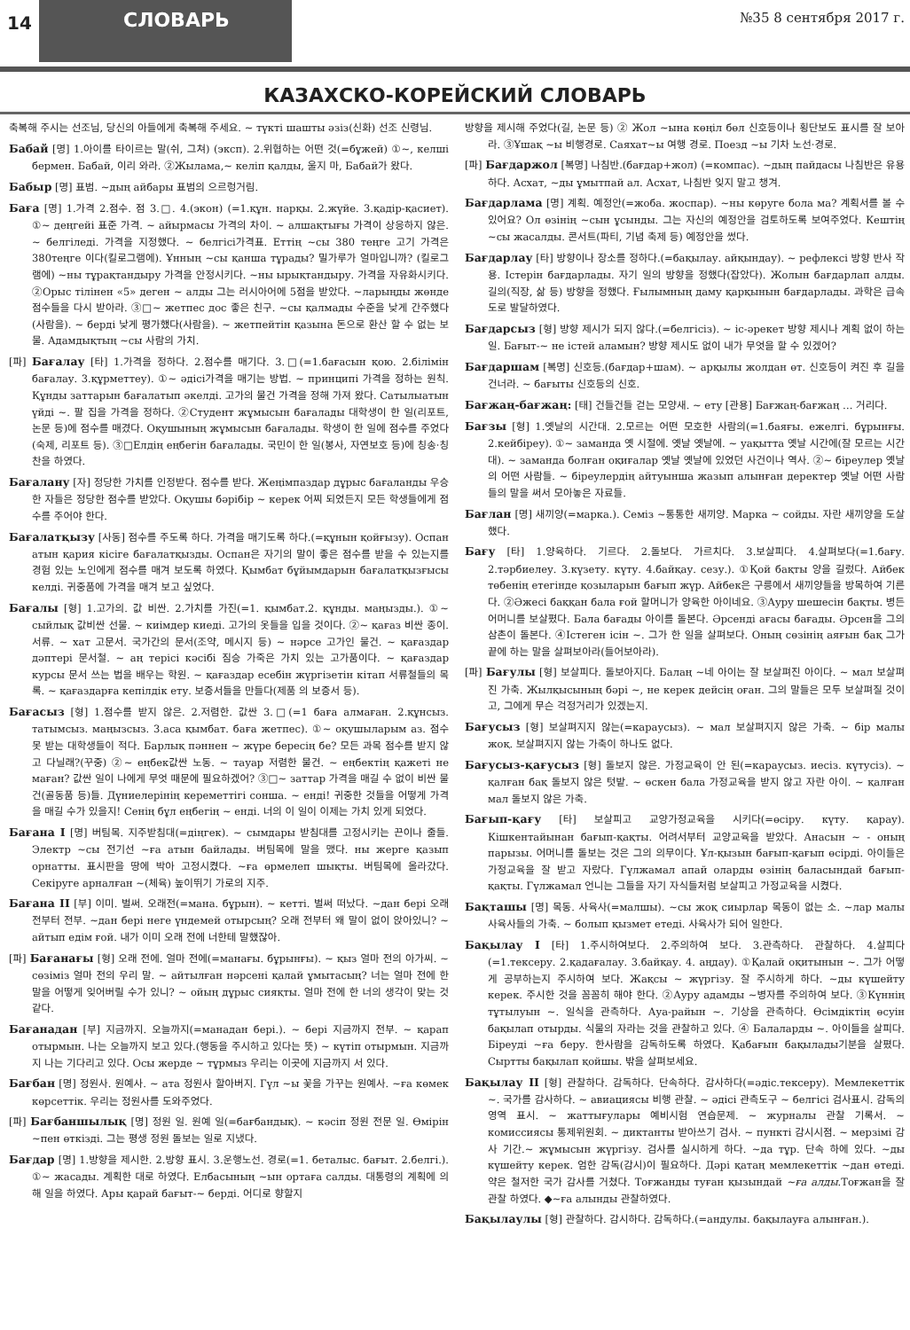14
СЛОВАРЬ
№35 8 сентября 2017 г.
КАЗАХСКО-КОРЕЙСКИЙ СЛОВАРЬ
축복해 주시는 선조님, 당신의 아들에게 축복해 주세요. ~ түкті шашты әзіз(신화) 선조 신령님.
Бабай [명] 1.아이를 타이르는 말(쉬, 그쳐) (эксп). 2.위협하는 어떤 것(=бұжей) ①~, келші бермен. Бабай, 이리 와라. ②Жылама,~ келіп қалды, 울지 마, Бабай가 왔다.
Бабыр [명] 표범. ~дың айбары 표범의 으르렁거림.
Баға [명] 1.가격 2.점수. 점 3.□. 4.(экон) (=1.құн. нарқы. 2.жүйе. 3.қадір-қасиет). ①~ деңгейі 표준 가격. ~ айырмасы 가격의 차이. ~ алшақтығы 가격이 상응하지 않은. ~ белгіледі. 가격을 지정했다. ~ белгісі가격표. Еттің ~сы 380 теңге 고기 가격은 380теңге 이다(킬로그램에). Ұнның ~сы қанша тұрады? 밀가루가 얼마입니까? (킬로그램에) ~ны тұрақтандыру 가격을 안정시키다. ~ны ырықтандыру. 가격을 자유화시키다. ②Орыс тілінен «5» деген ~ алды 그는 러시아어에 5점을 받았다. ~ларыңды жөнде 점수들을 다시 받아라. ③□~ жетпес дос 좋은 친구. ~сы қалмады 수준을 낮게 간주했다(사람을). ~ берді 낮게 평가했다(사람을). ~ жетпейтін қазына 돈으로 환산 할 수 없는 보물. Адамдықтың ~сы 사람의 가치.
[파] Бағалау [타] 1.가격을 정하다. 2.점수를 매기다. 3.□(=1.бағасын қою. 2.білімін бағалау. 3.құрметтеу). ①~ әдісі가격을 매기는 방법. ~ принципі 가격을 정하는 원칙. Құнды заттарын бағалатып әкелді. 고가의 물건 가격을 정해 가져 왔다. Сатылыатын үйді ~. 팔 집을 가격을 정하다. ②Студент жұмысын бағалады 대학생이 한 일(리포트, 논문 등)에 점수를 매겼다. Оқушының жұмысын бағалады. 학생이 한 일에 점수를 주었다(숙제, 리포트 등). ③□Елдің еңбегін бағалады. 국민이 한 일(봉사, 자연보호 등)에 칭송·칭찬을 하였다.
Бағалану [자] 정당한 가치를 인정받다. 점수를 받다. Жеңімпаздар дұрыс бағаланды 우승한 자들은 정당한 점수를 받았다. Оқушы бәрібір ~ керек 어찌 되었든지 모든 학생들에게 점수를 주어야 한다.
Бағалатқызу [사동] 점수를 주도록 하다. 가격을 매기도록 하다.(=құнын қойғызу). Оспан атын қария кісіге бағалатқызды. Оспан은 자기의 말이 좋은 점수를 받을 수 있는지를 경험 있는 노인에게 점수를 매겨 보도록 하였다. Қымбат бұйымдарын бағалатқызғысы келді. 귀중품에 가격을 매겨 보고 싶었다.
Бағалы [형] 1.고가의. 값 비싼. 2.가치를 가진(=1. қымбат.2. құнды. маңызды.). ①~ сыйлық 값비싼 선물. ~ киімдер киеді. 고가의 옷들을 입을 것이다. ②~ қағаз 비싼 종이. 서류. ~ хат 고문서. 국가간의 문서(조약, 메시지 등) ~ нәрсе 고가인 물건. ~ қағаздар дәптері 문서철. ~ аң терісі кәсібі 짐승 가죽은 가치 있는 고가품이다. ~ қағаздар курсы 문서 쓰는 법을 배우는 학원. ~ қағаздар есебін жүргізетін кітап 서류철들의 목록. ~ қағаздарға кепілдік ету. 보증서들을 만들다(제품 의 보증서 등).
Бағасыз [형] 1.점수를 받지 않은. 2.저렴한. 값싼 3.□(=1 баға алмаған. 2.құнсыз. татымсыз. маңызсыз. 3.аса қымбат. баға жетпес). ①~ оқушыларым аз. 점수 못 받는 대학생들이 적다. Барлық пәннен ~ жүре бересің бе? 모든 과목 점수를 받지 않고 다닐래?(꾸중) ②~ еңбек값싼 노동. ~ тауар 저렴한 물건. ~ еңбектің қажеті не маған? 값싼 일이 나에게 무엇 때문에 필요하겠어? ③□~ заттар 가격을 매길 수 없이 비싼 물건(골동품 등)들. Дүниелерінің кереметтігі сонша. ~ енді! 귀중한 것들을 어떻게 가격을 매길 수가 있을지! Сенің бұл еңбегің ~ енді. 너의 이 일이 이제는 가치 있게 되었다.
Бағана I [명] 버팀목. 지주받침대(=діңгек). ~ сымдары 받침대를 고정시키는 끈이나 줄들. Электр ~сы 전기선 ~ға атын байлады. 버팀목에 말을 맸다. ны жерге қазып орнатты. 표시판을 땅에 박아 고정시켰다. ~ға өрмелеп шықты. 버팀목에 올라갔다. Секіруге арналған ~(체육) 높이뛰기 가로의 지주.
Бағана II [부] 이미. 벌써. 오래전(=мана. бұрын). ~ кетті. 벌써 떠났다. ~дан бері 오래 전부터 전부. ~дан бері неге үндемей отырсың? 오래 전부터 왜 말이 없이 앉아있니? ~ айтып едім ғой. 내가 이미 오래 전에 너한테 말했잖아.
[파] Бағанағы [형] 오래 전에. 얼마 전에(=манағы. бұрынғы). ~ қыз 얼마 전의 아가씨. ~ сөзіміз 얼마 전의 우리 말. ~ айтылған нәрсені қалай ұмытасың? 너는 얼마 전에 한 말을 어떻게 잊어버릴 수가 있니? ~ ойың дұрыс сияқты. 얼마 전에 한 너의 생각이 맞는 것 같다.
Бағанадан [부] 지금까지. 오늘까지(=манадан бері.). ~ бері 지금까지 전부. ~ қарап отырмын. 나는 오늘까지 보고 있다.(행동을 주시하고 있다는 뜻) ~ күтіп отырмын. 지금까지 나는 기다리고 있다. Осы жерде ~ тұрмыз 우리는 이곳에 지금까지 서 있다.
Бағбан [명] 정원사. 원예사. ~ ата 정원사 할아버지. Гүл ~ы 꽃을 가꾸는 원예사. ~ға көмек көрсеттік. 우리는 정원사를 도와주었다.
[파] Бағбаншылық [명] 정원 일. 원예 일(=бағбандық). ~ кәсіп 정원 전문 일. Өмірін ~пен өткізді. 그는 평생 정원 돌보는 일로 지냈다.
Бағдар [명] 1.방향을 제시한. 2.방향 표시. 3.운행노선. 경로(=1. беталыс. бағыт. 2.белгі.). ①~ жасады. 계획한 대로 하였다. Елбасының ~ын ортаға салды. 대통령의 계획에 의해 일을 하였다. Ары қарай бағыт-~ берді. 어디로 향할지
방향을 제시해 주었다(길, 논문 등) ② Жол ~ына көңіл бөл 신호등이나 횡단보도 표시를 잘 보아라. ③Ұшақ ~ы 비행경로. Саяхат~ы 여행 경로. Поезд ~ы 기차 노선·경로.
[파] Бағдаржол [복명] 나침반.(бағдар+жол) (=компас). ~дың пайдасы 나침반은 유용하다. Асхат, ~ды ұмытпай ал. Асхат, 나침반 잊지 말고 챙겨.
Бағдарлама [명] 계획. 예정안(=жоба. жоспар). ~ны көруге бола ма? 계획서를 볼 수 있어요? Ол өзінің ~сын ұсынды. 그는 자신의 예정안을 검토하도록 보여주었다. Кештің ~сы жасалды. 콘서트(파티, 기념 축제 등) 예정안을 썼다.
Бағдарлау [타] 방향이나 장소를 정하다.(=бақылау. айқындау). ~ рефлексі 방향 반사 작용. Істерін бағдарлады. 자기 일의 방향을 정했다(잡았다). Жолын бағдарлап алды. 길의(직장, 삶 등) 방향을 정했다. Ғылымның даму қарқынын бағдарлады. 과학은 급속도로 발달하였다.
Бағдарсыз [형] 방향 제시가 되지 않다.(=белгісіз). ~ іс-әрекет 방향 제시나 계획 없이 하는 일. Бағыт-~ не істей аламын? 방향 제시도 없이 내가 무엇을 할 수 있겠어?
Бағдаршам [복명] 신호등.(бағдар+шам). ~ арқылы жолдан өт. 신호등이 켜진 후 길을 건너라. ~ бағыты 신호등의 신호.
Бағжаң-бағжаң: [태] 건들건들 걷는 모양새. ~ ету [관용] Бағжаң-бағжаң … 거리다.
Бағзы [형] 1.옛날의 시간대. 2.모르는 어떤 모호한 사람의(=1.баяғы. ежелгі. бұрынғы. 2.кейбіреу). ①~ заманда 옛 시절에. 옛날 옛날에. ~ уақытта 옛날 시간에(잘 모르는 시간대). ~ заманда болған оқиғалар 옛날 옛날에 있었던 사건이나 역사. ②~ біреулер 옛날의 어떤 사람들. ~ біреулердің айтуынша жазып алынған деректер 옛날 어떤 사람들의 말을 써서 모아놓은 자료들.
Бағлан [명] 새끼양(=марка.). Семіз ~통통한 새끼양. Марка ~ сойды. 자란 새끼양을 도살했다.
Бағу [타] 1.양육하다. 기르다. 2.돌보다. 가르치다. 3.보살피다. 4.살펴보다(=1.бағу. 2.тәрбиелеу. 3.күзету. күту. 4.байқау. сезу.). ①Қой бақты 양을 길렀다. Айбек төбенің етегінде қозыларын бағып жүр. Айбек은 구릉에서 새끼양들을 방목하여 기른다. ②Әжесі баққан бала ғой 할머니가 양육한 아이네요. ③Ауру шешесін бақты. 병든 어머니를 보살폈다. Бала бағады 아이를 돌본다. Әрсенді ағасы бағады. Әрсен을 그의 삼촌이 돌본다. ④Істеген ісін ~. 그가 한 일을 살펴보다. Оның сөзінің аяғын бақ 그가 끝에 하는 말을 살펴보아라(들어보아라).
[파] Бағулы [형] 보살피다. 돌보아지다. Балаң ~네 아이는 잘 보살펴진 아이다. ~ мал 보살펴진 가축. Жылқысының бәрі ~, не керек дейсің оған. 그의 말들은 모두 보살펴질 것이고, 그에게 무슨 걱정거리가 있겠는지.
Бағусыз [형] 보살펴지지 않는(=караусыз). ~ мал 보살펴지지 않은 가축. ~ бір малы жоқ. 보살펴지지 않는 가축이 하나도 없다.
Бағусыз-қағусыз [형] 돌보지 않은. 가정교육이 안 된(=караусыз. иесіз. күтусіз). ~ қалған бақ 돌보지 않은 텃밭. ~ өскен бала 가정교육을 받지 않고 자란 아이. ~ қалған мал 돌보지 않은 가축.
Бағып-қағу [타] 보살피고 교양가정교육을 시키다(=өсіру. күту. қарау). Кішкентайынан бағып-қақты. 어려서부터 교양교육을 받았다. Анасын ~ - оның парызы. 어머니를 돌보는 것은 그의 의무이다. Ұл-қызын бағып-қағып өсірді. 아이들은 가정교육을 잘 받고 자랐다. Гүлжамал апай оларды өзінің баласындай бағып-қақты. Гүлжамал 언니는 그들을 자기 자식들처럼 보살피고 가정교육을 시켰다.
Бақташы [명] 목동. 사육사(=малшы). ~сы жоқ сиырлар 목동이 없는 소. ~лар малы 사육사들의 가축. ~ болып қызмет етеді. 사육사가 되어 일한다.
Бақылау I [타] 1.주시하여보다. 2.주의하여 보다. 3.관측하다. 관찰하다. 4.살피다 (=1.тексеру. 2.қадағалау. 3.байқау. 4. аңдау). ①Қалай оқитынын ~. 그가 어떻게 공부하는지 주시하여 보다. Жақсы ~ жүргізу. 잘 주시하게 하다. ~ды күшейту керек. 주시한 것을 꼼꼼히 해야 한다. ②Ауру адамды ~병자를 주의하여 보다. ③Күннің тұтылуын ~. 일식을 관측하다. Ауа-райын ~. 기상을 관측하다. Өсімдіктің өсуін бақылап отырды. 식물의 자라는 것을 관찰하고 있다. ④ Балаларды ~. 아이들을 살피다. Біреуді ~ға беру. 한사람을 감독하도록 하였다. Қабағын бақылады기분을 살폈다. Сыртты бақылап қойшы. 밖을 살펴보세요.
Бақылау II [형] 관찰하다. 감독하다. 단속하다. 감사하다(=әдіс.тексеру). Мемлекеттік ~. 국가를 감사하다. ~ авиациясы 비행 관찰. ~ әдісі 관측도구 ~ белгісі 검사표시. 감독의 영역 표시. ~ жаттығулары 예비시험 연습문제. ~ журналы 관찰 기록서. ~ комиссиясы 통제위원회. ~ диктанты 받아쓰기 검사. ~ пункті 감시시점. ~ мерзімі 감사 기간.~ жұмысын жүргізу. 검사를 실시하게 하다. ~да тұр. 단속 하에 있다. ~ды күшейту керек. 엄한 감독(감시)이 필요하다. Дәрі қатаң мемлекеттік ~дан өтеді. 약은 철저한 국가 감사를 거쳤다. Тоғжанды туған қызындай ~ға алды.Тоғжан을 잘 관찰 하였다. ◆~ға алынды 관찰하였다.
Бақылаулы [형] 관찰하다. 감시하다. 감독하다.(=андулы. бақылауға алынған.).